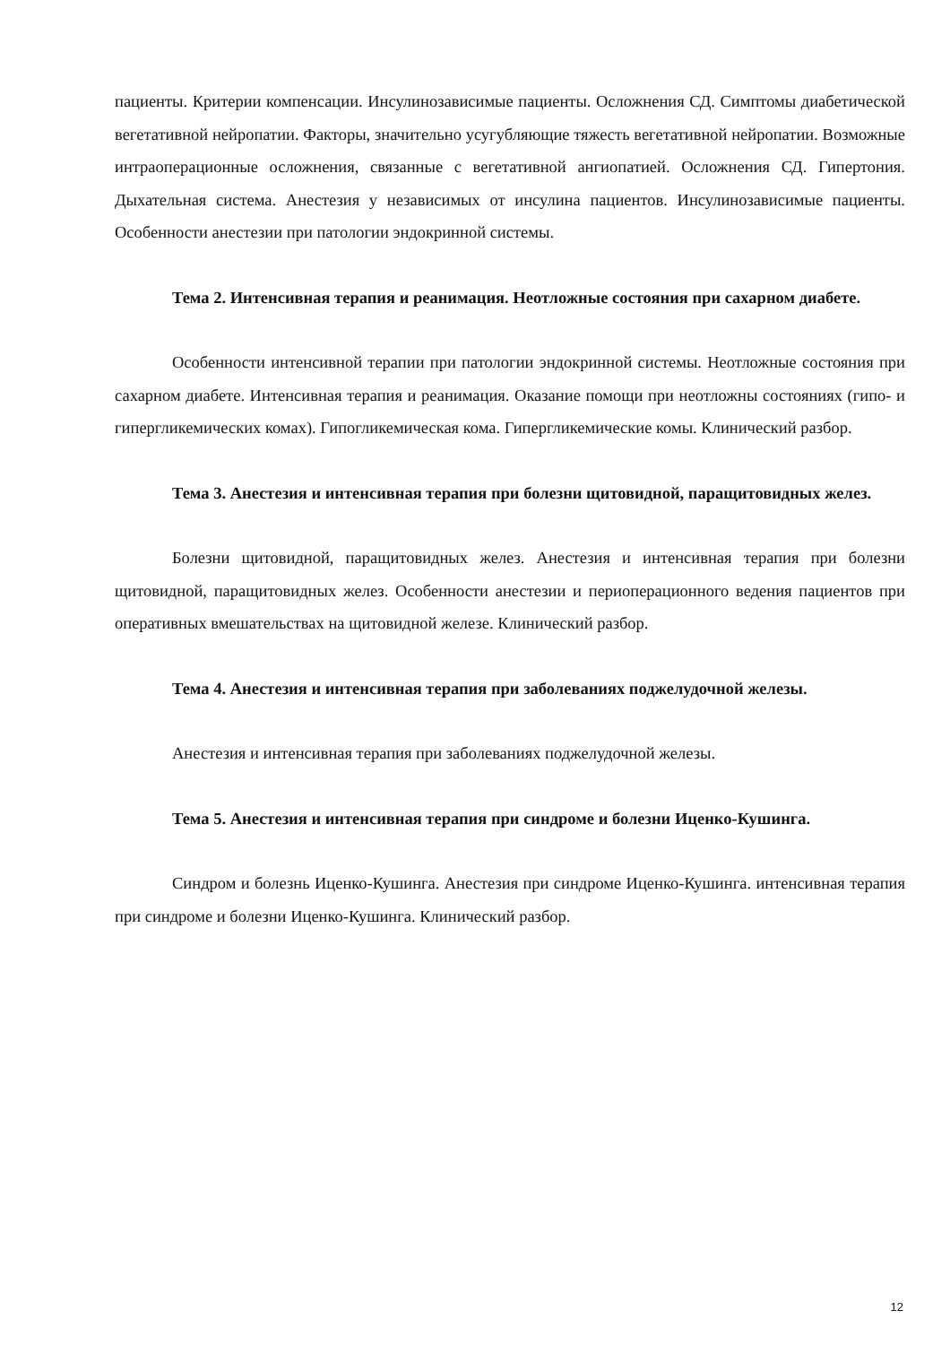пациенты. Критерии компенсации. Инсулинозависимые пациенты. Осложнения СД. Симптомы диабетической вегетативной нейропатии. Факторы, значительно усугубляющие тяжесть вегетативной нейропатии. Возможные интраоперационные осложнения, связанные с вегетативной ангиопатией. Осложнения СД. Гипертония. Дыхательная система. Анестезия у независимых от инсулина пациентов. Инсулинозависимые пациенты. Особенности анестезии при патологии эндокринной системы.
Тема 2. Интенсивная терапия и реанимация. Неотложные состояния при сахарном диабете.
Особенности интенсивной терапии при патологии эндокринной системы. Неотложные состояния при сахарном диабете. Интенсивная терапия и реанимация. Оказание помощи при неотложны состояниях (гипо- и гипергликемических комах). Гипогликемическая кома. Гипергликемические комы. Клинический разбор.
Тема 3. Анестезия и интенсивная терапия при болезни щитовидной, паращитовидных желез.
Болезни щитовидной, паращитовидных желез. Анестезия и интенсивная терапия при болезни щитовидной, паращитовидных желез. Особенности анестезии и периоперационного ведения пациентов при оперативных вмешательствах на щитовидной железе. Клинический разбор.
Тема 4. Анестезия и интенсивная терапия при заболеваниях поджелудочной железы.
Анестезия и интенсивная терапия при заболеваниях поджелудочной железы.
Тема 5. Анестезия и интенсивная терапия при синдроме и болезни Иценко-Кушинга.
Синдром и болезнь Иценко-Кушинга. Анестезия при синдроме Иценко-Кушинга. интенсивная терапия при синдроме и болезни Иценко-Кушинга. Клинический разбор.
12